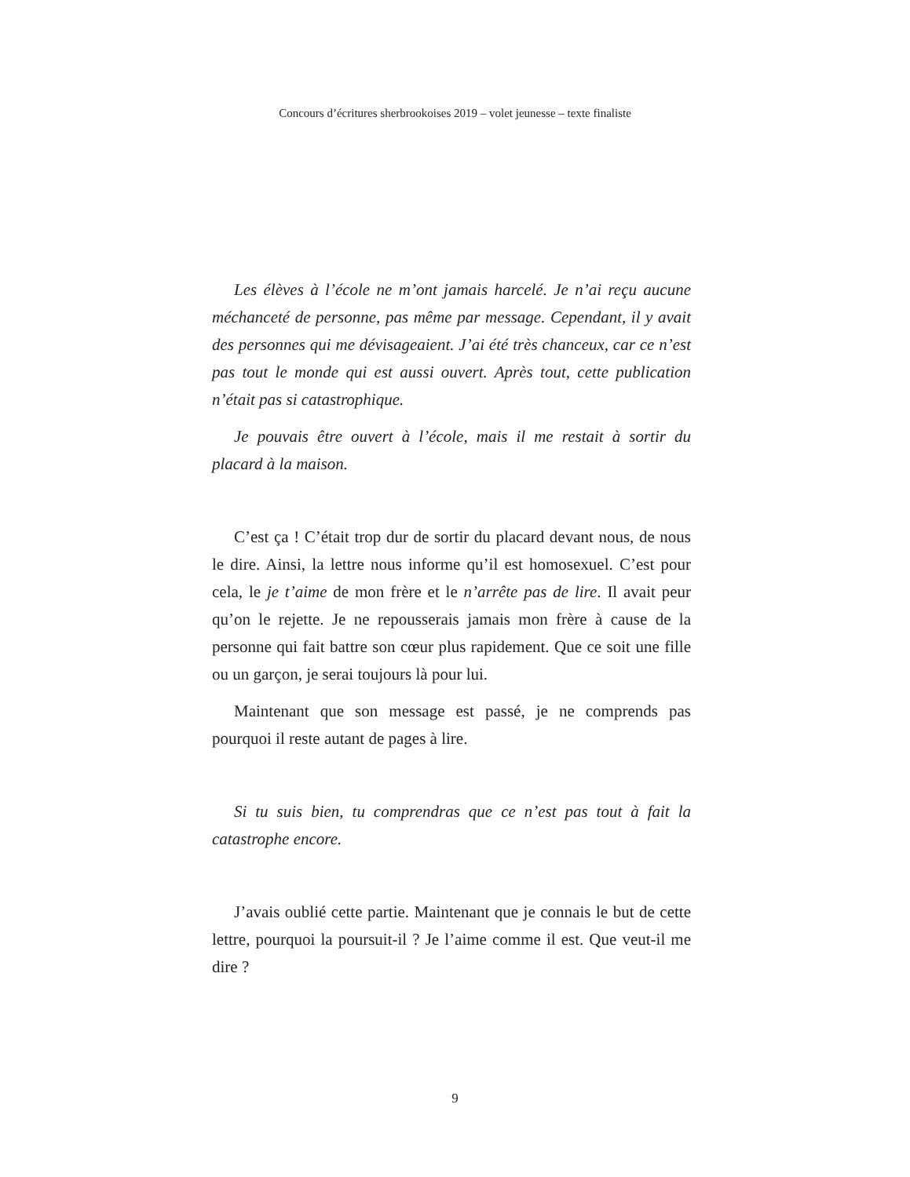Concours d’écritures sherbrookoises 2019 – volet jeunesse – texte finaliste
Les élèves à l’école ne m’ont jamais harcelé. Je n’ai reçu aucune méchanceté de personne, pas même par message. Cependant, il y avait des personnes qui me dévisageaient. J’ai été très chanceux, car ce n’est pas tout le monde qui est aussi ouvert. Après tout, cette publication n’était pas si catastrophique.
Je pouvais être ouvert à l’école, mais il me restait à sortir du placard à la maison.
C’est ça ! C’était trop dur de sortir du placard devant nous, de nous le dire. Ainsi, la lettre nous informe qu’il est homosexuel. C’est pour cela, le je t’aime de mon frère et le n’arrête pas de lire. Il avait peur qu’on le rejette. Je ne repousserais jamais mon frère à cause de la personne qui fait battre son cœur plus rapidement. Que ce soit une fille ou un garçon, je serai toujours là pour lui.
Maintenant que son message est passé, je ne comprends pas pourquoi il reste autant de pages à lire.
Si tu suis bien, tu comprendras que ce n’est pas tout à fait la catastrophe encore.
J’avais oublié cette partie. Maintenant que je connais le but de cette lettre, pourquoi la poursuit-il ? Je l’aime comme il est. Que veut-il me dire ?
9